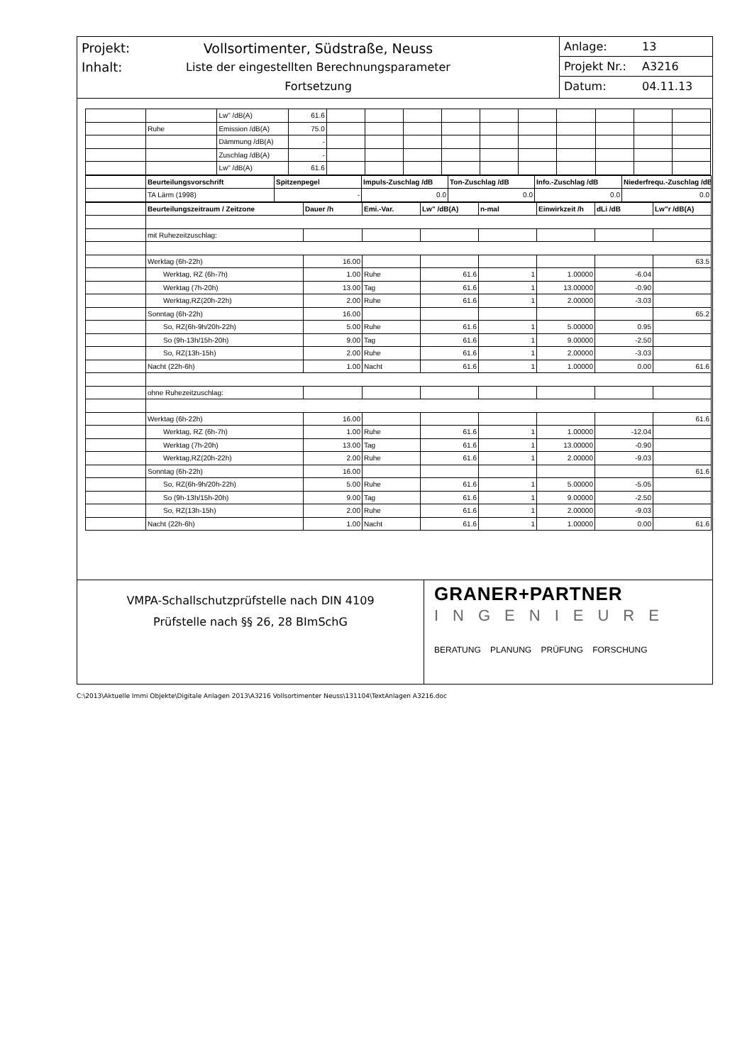Projekt: Vollsortimenter, Südstraße, Neuss
Inhalt: Liste der eingestellten Berechnungsparameter
Fortsetzung
Anlage: 13
Projekt Nr.: A3216
Datum: 04.11.13
| | | Lw" /dB(A) | 61.6 | | | | | | | | | | |
| | Ruhe | Emission /dB(A) | 75.0 | | | | | | | | | | |
| | | Dämmung /dB(A) | - | | | | | | | | | | |
| | | Zuschlag /dB(A) | - | | | | | | | | | | |
| | | Lw" /dB(A) | 61.6 | | | | | | | | | | |
| | Beurteilungsvorschrift | Spitzenpegel | Impuls-Zuschlag /dB | Ton-Zuschlag /dB | Info.-Zuschlag /dB | Niederfrequ.-Zuschlag /dB |
| | TA Lärm (1998) | - | 0.0 | 0.0 | 0.0 | 0.0 |
| | Beurteilungszeitraum / Zeitzone | Dauer /h | Emi.-Var. | Lw" /dB(A) | n-mal | Einwirkzeit /h | dLi /dB | Lw"r /dB(A) |
| | mit Ruhezeitzuschlag: | | | | | | | |
| | Werktag (6h-22h) | 16.00 | | | | | | 63.5 |
| | Werktag, RZ (6h-7h) | 1.00 | Ruhe | 61.6 | 1 | 1.00000 | -6.04 | |
| | Werktag (7h-20h) | 13.00 | Tag | 61.6 | 1 | 13.00000 | -0.90 | |
| | Werktag,RZ(20h-22h) | 2.00 | Ruhe | 61.6 | 1 | 2.00000 | -3.03 | |
| | Sonntag (6h-22h) | 16.00 | | | | | | 65.2 |
| | So, RZ(6h-9h/20h-22h) | 5.00 | Ruhe | 61.6 | 1 | 5.00000 | 0.95 | |
| | So (9h-13h/15h-20h) | 9.00 | Tag | 61.6 | 1 | 9.00000 | -2.50 | |
| | So, RZ(13h-15h) | 2.00 | Ruhe | 61.6 | 1 | 2.00000 | -3.03 | |
| | Nacht (22h-6h) | 1.00 | Nacht | 61.6 | 1 | 1.00000 | 0.00 | 61.6 |
| | ohne Ruhezeitzuschlag: | | | | | | | |
| | Werktag (6h-22h) | 16.00 | | | | | | 61.6 |
| | Werktag, RZ (6h-7h) | 1.00 | Ruhe | 61.6 | 1 | 1.00000 | -12.04 | |
| | Werktag (7h-20h) | 13.00 | Tag | 61.6 | 1 | 13.00000 | -0.90 | |
| | Werktag,RZ(20h-22h) | 2.00 | Ruhe | 61.6 | 1 | 2.00000 | -9.03 | |
| | Sonntag (6h-22h) | 16.00 | | | | | | 61.6 |
| | So, RZ(6h-9h/20h-22h) | 5.00 | Ruhe | 61.6 | 1 | 5.00000 | -5.05 | |
| | So (9h-13h/15h-20h) | 9.00 | Tag | 61.6 | 1 | 9.00000 | -2.50 | |
| | So, RZ(13h-15h) | 2.00 | Ruhe | 61.6 | 1 | 2.00000 | -9.03 | |
| | Nacht (22h-6h) | 1.00 | Nacht | 61.6 | 1 | 1.00000 | 0.00 | 61.6 |
VMPA-Schallschutzprüfstelle nach DIN 4109
Prüfstelle nach §§ 26, 28 BImSchG
GRANER+PARTNER
INGENIEURE
BERATUNG PLANUNG PRÜFUNG FORSCHUNG
C:\2013\Aktuelle Immi Objekte\Digitale Anlagen 2013\A3216 Vollsortimenter Neuss\131104\TextAnlagen A3216.doc